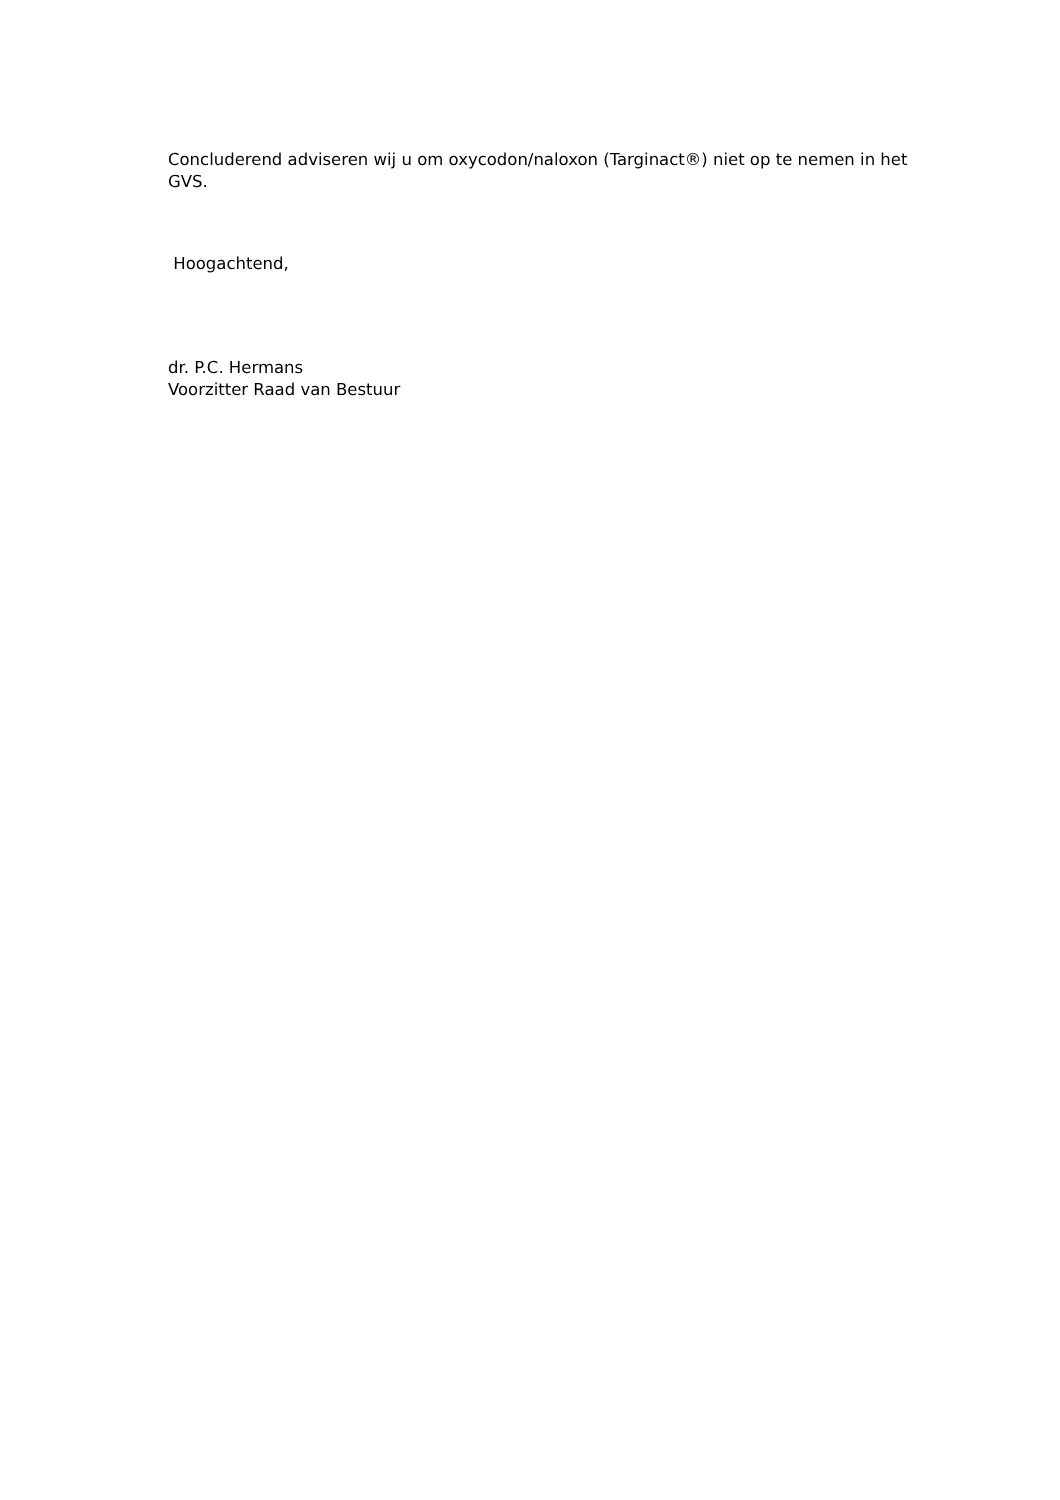Concluderend adviseren wij u om oxycodon/naloxon (Targinact®) niet op te nemen in het GVS.
Hoogachtend,
dr. P.C. Hermans
Voorzitter Raad van Bestuur